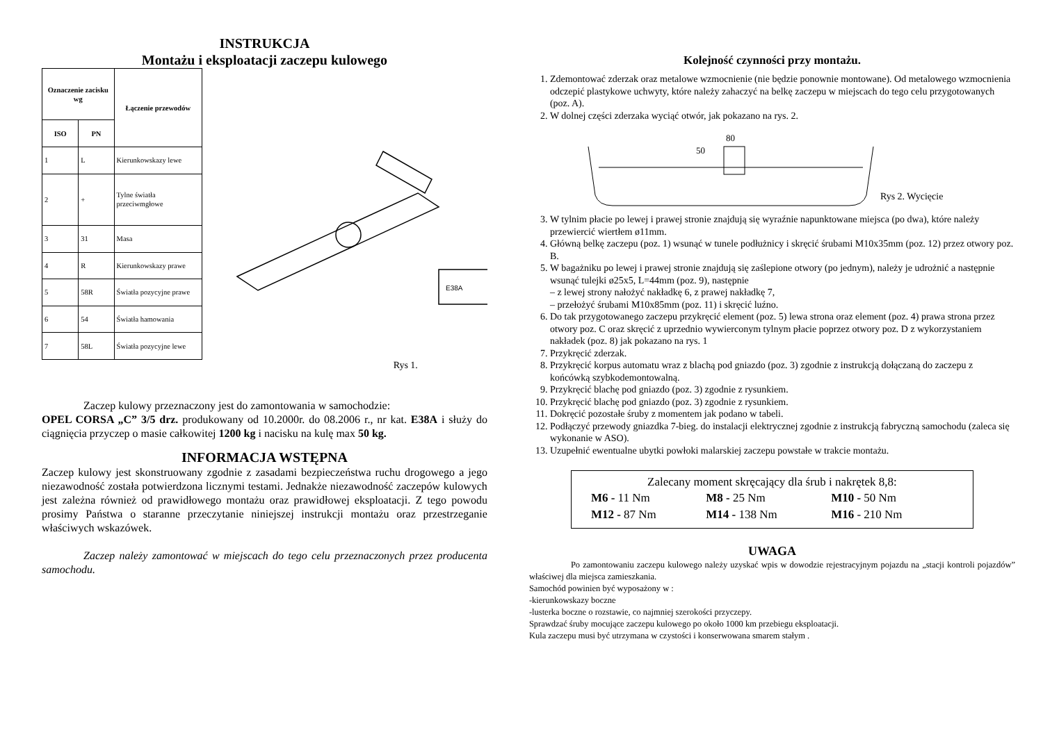INSTRUKCJA
Montażu i eksploatacji zaczepu kulowego
| Oznaczenie zacisku wg | | Łączenie przewodów |
| --- | --- | --- |
| ISO | PN | |
| 1 | L | Kierunkowskazy lewe |
| 2 | + | Tylne światła przeciwmgłowe |
| 3 | 31 | Masa |
| 4 | R | Kierunkowskazy prawe |
| 5 | 58R | Światła pozycyjne prawe |
| 6 | 54 | Światła hamowania |
| 7 | 58L | Światła pozycyjne lewe |
E38A
Rys 1.
Zaczep kulowy przeznaczony jest do zamontowania w samochodzie:
OPEL CORSA „C” 3/5 drz. produkowany od 10.2000r. do 08.2006 r., nr kat. E38A i służy do ciągnięcia przyczep o masie całkowitej 1200 kg i nacisku na kulę max 50 kg.
INFORMACJA WSTĘPNA
Zaczep kulowy jest skonstruowany zgodnie z zasadami bezpieczeństwa ruchu drogowego a jego niezawodność została potwierdzona licznymi testami. Jednakże niezawodność zaczepów kulowych jest zależna również od prawidłowego montażu oraz prawidłowej eksploatacji. Z tego powodu prosimy Państwa o staranne przeczytanie niniejszej instrukcji montażu oraz przestrzeganie właściwych wskazówek.
Zaczep należy zamontować w miejscach do tego celu przeznaczonych przez producenta samochodu.
Kolejność czynności przy montażu.
1. Zdemontować zderzak oraz metalowe wzmocnienie (nie będzie ponownie montowane). Od metalowego wzmocnienia odczepić plastykowe uchwyty, które należy zahaczyć na belkę zaczepu w miejscach do tego celu przygotowanych (poz. A).
2. W dolnej części zderzaka wyciąć otwór, jak pokazano na rys. 2.
80
50
Rys 2. Wycięcie
3. W tylnim płacie po lewej i prawej stronie znajdują się wyraźnie napunktowane miejsca (po dwa), które należy przewiercić wiertłem ø11mm.
4. Główną belkę zaczepu (poz. 1) wsunąć w tunele podłużnicy i skręcić śrubami M10x35mm (poz. 12) przez otwory poz. B.
5. W bagażniku po lewej i prawej stronie znajdują się zaślepione otwory (po jednym), należy je udrożnić a następnie wsunąć tulejki ø25x5, L=44mm (poz. 9), następnie
– z lewej strony nałożyć nakładkę 6, z prawej nakładkę 7,
– przełożyć śrubami M10x85mm (poz. 11) i skręcić luźno.
6. Do tak przygotowanego zaczepu przykręcić element (poz. 5) lewa strona oraz element (poz. 4) prawa strona przez otwory poz. C oraz skręcić z uprzednio wywierconym tylnym płacie poprzez otwory poz. D z wykorzystaniem nakładek (poz. 8) jak pokazano na rys. 1
7. Przykręcić zderzak.
8. Przykręcić korpus automatu wraz z blachą pod gniazdo (poz. 3) zgodnie z instrukcją dołączaną do zaczepu z końcówką szybkodemontowalną.
9. Przykręcić blachę pod gniazdo (poz. 3) zgodnie z rysunkiem.
10. Przykręcić blachę pod gniazdo (poz. 3) zgodnie z rysunkiem.
11. Dokręcić pozostałe śruby z momentem jak podano w tabeli.
12. Podłączyć przewody gniazdka 7-bieg. do instalacji elektrycznej zgodnie z instrukcją fabryczną samochodu (zaleca się wykonanie w ASO).
13. Uzupełnić ewentualne ubytki powłoki malarskiej zaczepu powstałe w trakcie montażu.
Zalecany moment skręcający dla śrub i nakrętek 8,8:
| M6 - 11 Nm | M8 - 25 Nm | M10 - 50 Nm |
| M12 - 87 Nm | M14 - 138 Nm | M16 - 210 Nm |
UWAGA
Po zamontowaniu zaczepu kulowego należy uzyskać wpis w dowodzie rejestracyjnym pojazdu na „stacji kontroli pojazdów” właściwej dla miejsca zamieszkania.
Samochód powinien być wyposażony w :
-kierunkowskazy boczne
-lusterka boczne o rozstawie, co najmniej szerokości przyczepy.
Sprawdzać śruby mocujące zaczepu kulowego po około 1000 km przebiegu eksploatacji.
Kula zaczepu musi być utrzymana w czystości i konserwowana smarem stałym .